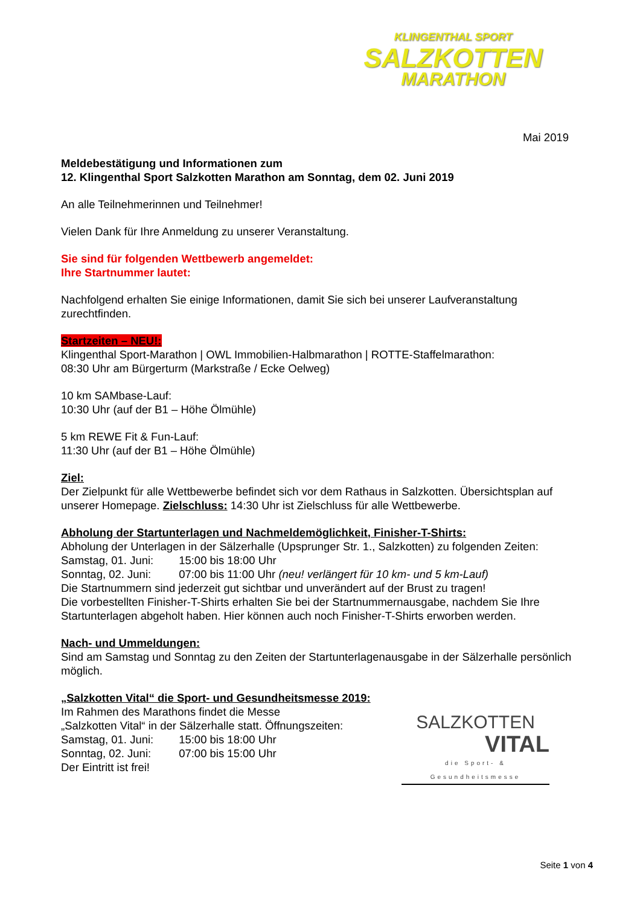KLINGENTHAL SPORT
SALZKOTTEN
MARATHON
Mai 2019
Meldebestätigung und Informationen zum
12. Klingenthal Sport Salzkotten Marathon am Sonntag, dem 02. Juni 2019
An alle Teilnehmerinnen und Teilnehmer!
Vielen Dank für Ihre Anmeldung zu unserer Veranstaltung.
Sie sind für folgenden Wettbewerb angemeldet:
Ihre Startnummer lautet:
Nachfolgend erhalten Sie einige Informationen, damit Sie sich bei unserer Laufveranstaltung zurechtfinden.
Startzeiten – NEU!:
Klingenthal Sport-Marathon | OWL Immobilien-Halbmarathon | ROTTE-Staffelmarathon:
08:30 Uhr am Bürgerturm (Markstraße / Ecke Oelweg)
10 km SAMbase-Lauf:
10:30 Uhr (auf der B1 – Höhe Ölmühle)
5 km REWE Fit & Fun-Lauf:
11:30 Uhr (auf der B1 – Höhe Ölmühle)
Ziel:
Der Zielpunkt für alle Wettbewerbe befindet sich vor dem Rathaus in Salzkotten. Übersichtsplan auf unserer Homepage. Zielschluss: 14:30 Uhr ist Zielschluss für alle Wettbewerbe.
Abholung der Startunterlagen und Nachmeldemöglichkeit, Finisher-T-Shirts:
Abholung der Unterlagen in der Sälzerhalle (Upsprunger Str. 1., Salzkotten) zu folgenden Zeiten:
Samstag, 01. Juni: 15:00 bis 18:00 Uhr
Sonntag, 02. Juni: 07:00 bis 11:00 Uhr (neu! verlängert für 10 km- und 5 km-Lauf)
Die Startnummern sind jederzeit gut sichtbar und unverändert auf der Brust zu tragen!
Die vorbestellten Finisher-T-Shirts erhalten Sie bei der Startnummernausgabe, nachdem Sie Ihre Startunterlagen abgeholt haben. Hier können auch noch Finisher-T-Shirts erworben werden.
Nach- und Ummeldungen:
Sind am Samstag und Sonntag zu den Zeiten der Startunterlagenausgabe in der Sälzerhalle persönlich möglich.
„Salzkotten Vital“ die Sport- und Gesundheitsmesse 2019:
Im Rahmen des Marathons findet die Messe
„Salzkotten Vital“ in der Sälzerhalle statt. Öffnungszeiten:
Samstag, 01. Juni: 15:00 bis 18:00 Uhr
Sonntag, 02. Juni: 07:00 bis 15:00 Uhr
Der Eintritt ist frei!
SALZKOTTEN
VITAL
die Sport- & Gesundheitsmesse
Seite 1 von 4